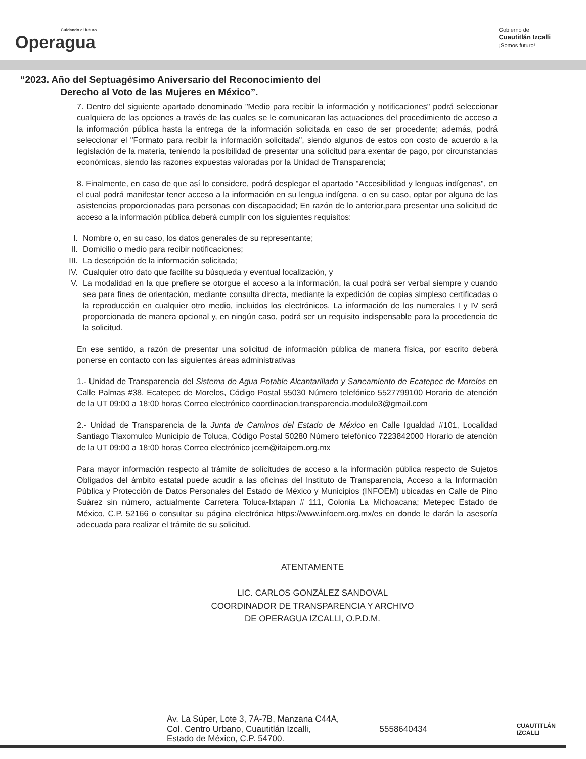Cuidando el futuro
Operagua
Gobierno de
Cuautitlán Izcalli
¡Somos futuro!
“2023. Año del Septuagésimo Aniversario del Reconocimiento del
Derecho al Voto de las Mujeres en México”.
7. Dentro del siguiente apartado denominado "Medio para recibir la información y notificaciones" podrá seleccionar cualquiera de las opciones a través de las cuales se le comunicaran las actuaciones del procedimiento de acceso a la información pública hasta la entrega de la información solicitada en caso de ser procedente; además, podrá seleccionar el "Formato para recibir la información solicitada", siendo algunos de estos con costo de acuerdo a la legislación de la materia, teniendo la posibilidad de presentar una solicitud para exentar de pago, por circunstancias económicas, siendo las razones expuestas valoradas por la Unidad de Transparencia;
8. Finalmente, en caso de que así lo considere, podrá desplegar el apartado "Accesibilidad y lenguas indígenas", en el cual podrá manifestar tener acceso a la información en su lengua indígena, o en su caso, optar por alguna de las asistencias proporcionadas para personas con discapacidad; En razón de lo anterior,para presentar una solicitud de acceso a la información pública deberá cumplir con los siguientes requisitos:
I. Nombre o, en su caso, los datos generales de su representante;
II. Domicilio o medio para recibir notificaciones;
III. La descripción de la información solicitada;
IV. Cualquier otro dato que facilite su búsqueda y eventual localización, y
V. La modalidad en la que prefiere se otorgue el acceso a la información, la cual podrá ser verbal siempre y cuando sea para fines de orientación, mediante consulta directa, mediante la expedición de copias simpleso certificadas o la reproducción en cualquier otro medio, incluidos los electrónicos. La información de los numerales I y IV será proporcionada de manera opcional y, en ningún caso, podrá ser un requisito indispensable para la procedencia de la solicitud.
En ese sentido, a razón de presentar una solicitud de información pública de manera física, por escrito deberá ponerse en contacto con las siguientes áreas administrativas
1.- Unidad de Transparencia del Sistema de Agua Potable Alcantarillado y Saneamiento de Ecatepec de Morelos en Calle Palmas #38, Ecatepec de Morelos, Código Postal 55030 Número telefónico 5527799100 Horario de atención de la UT 09:00 a 18:00 horas Correo electrónico coordinacion.transparencia.modulo3@gmail.com
2.- Unidad de Transparencia de la Junta de Caminos del Estado de México en Calle Igualdad #101, Localidad Santiago Tlaxomulco Municipio de Toluca, Código Postal 50280 Número telefónico 7223842000 Horario de atención de la UT 09:00 a 18:00 horas Correo electrónico jcem@itaipem.org.mx
Para mayor información respecto al trámite de solicitudes de acceso a la información pública respecto de Sujetos Obligados del ámbito estatal puede acudir a las oficinas del Instituto de Transparencia, Acceso a la Información Pública y Protección de Datos Personales del Estado de México y Municipios (INFOEM) ubicadas en Calle de Pino Suárez sin número, actualmente Carretera Toluca-Ixtapan # 111, Colonia La Michoacana; Metepec Estado de México, C.P. 52166 o consultar su página electrónica https://www.infoem.org.mx/es en donde le darán la asesoría adecuada para realizar el trámite de su solicitud.
ATENTAMENTE
LIC. CARLOS GONZÁLEZ SANDOVAL
COORDINADOR DE TRANSPARENCIA Y ARCHIVO
DE OPERAGUA IZCALLI, O.P.D.M.
Av. La Súper, Lote 3, 7A-7B, Manzana C44A,
Col. Centro Urbano, Cuautitlán Izcalli,
Estado de México, C.P. 54700.
5558640434
CUAUTITLÁN
IZCALLI